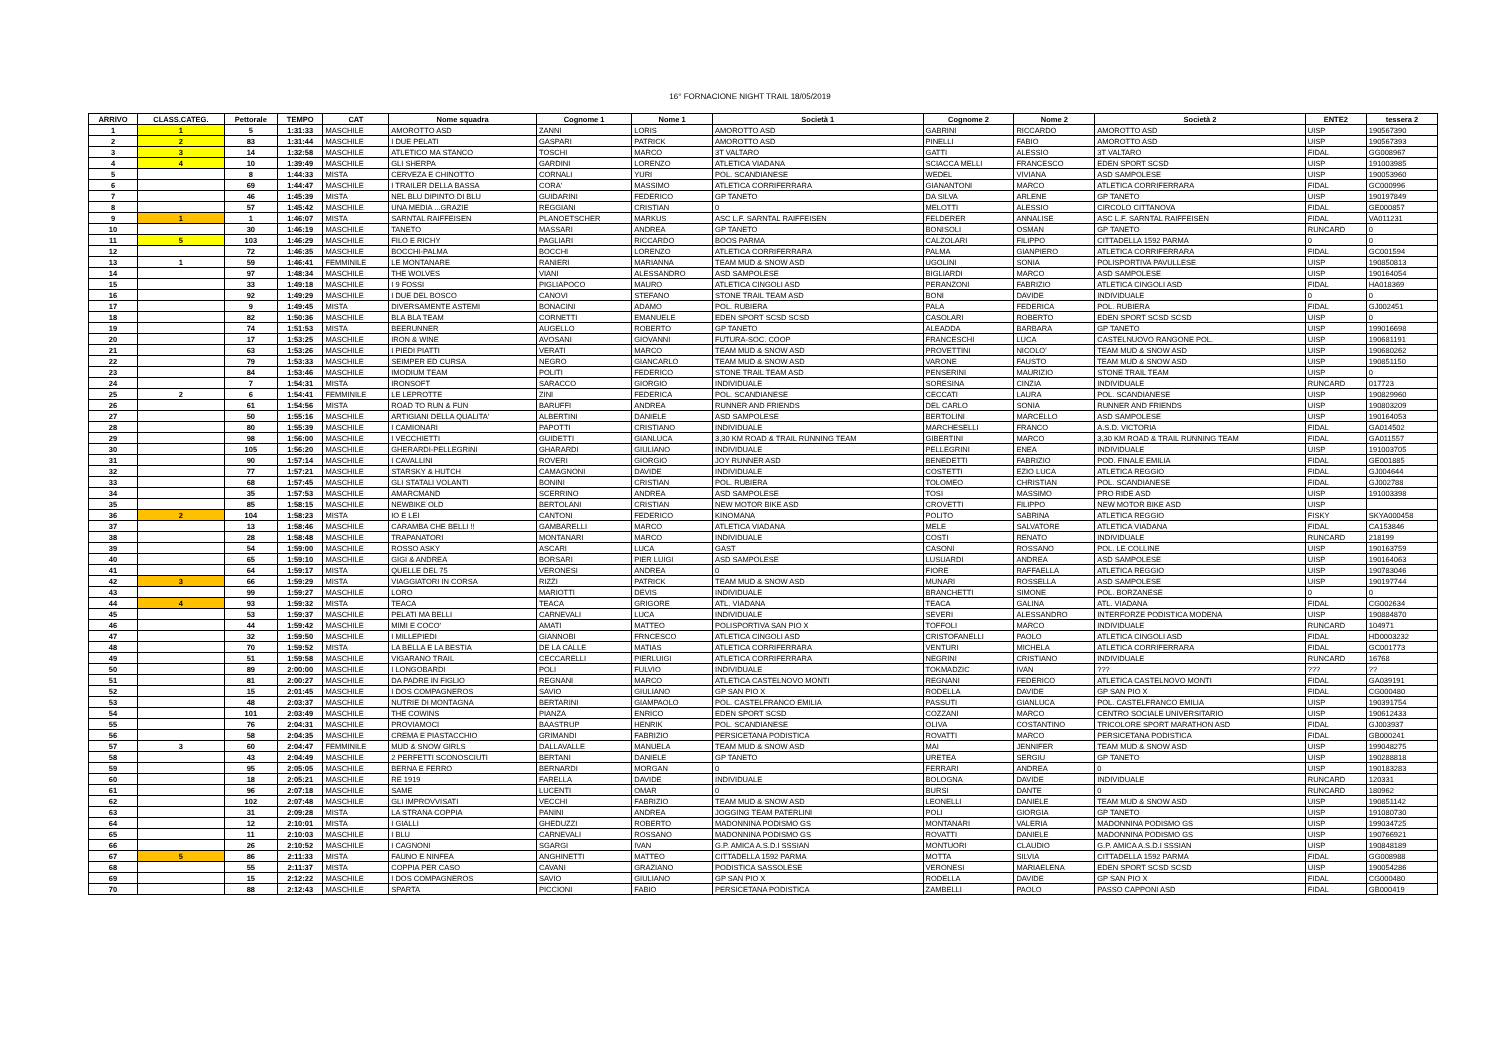16° FORNACIONE NIGHT TRAIL 18/05/2019
| ARRIVO | CLASS.CATEG. | Pettorale | TEMPO | CAT | Nome squadra | Cognome 1 | Nome 1 | Società 1 | Cognome 2 | Nome 2 | Società 2 | ENTE2 | tessera 2 |
| --- | --- | --- | --- | --- | --- | --- | --- | --- | --- | --- | --- | --- | --- |
| 1 | 1 | 5 | 1:31:33 | MASCHILE | AMOROTTO ASD | ZANNI | LORIS | AMOROTTO ASD | GABRINI | RICCARDO | AMOROTTO ASD | UISP | 190567390 |
| 2 | 2 | 83 | 1:31:44 | MASCHILE | I DUE PELATI | GASPARI | PATRICK | AMOROTTO ASD | PINELLI | FABIO | AMOROTTO ASD | UISP | 190567393 |
| 3 | 3 | 14 | 1:32:58 | MASCHILE | ATLETICO MA STANCO | TOSCHI | MARCO | 3T VALTARO | GATTI | ALESSIO | 3T VALTARO | FIDAL | GG008967 |
| 4 | 4 | 10 | 1:39:49 | MASCHILE | GLI SHERPA | GARDINI | LORENZO | ATLETICA VIADANA | SCIACCA MELLI | FRANCESCO | EDEN SPORT SCSD | UISP | 191003985 |
| 5 | | 8 | 1:44:33 | MISTA | CERVEZA E CHINOTTO | CORNALI | YURI | POL. SCANDIANESE | WEDEL | VIVIANA | ASD SAMPOLESE | UISP | 190053960 |
| 6 | | 69 | 1:44:47 | MASCHILE | I TRAILER DELLA BASSA | CORA' | MASSIMO | ATLETICA CORRIFERRARA | GIANANTONI | MARCO | ATLETICA CORRIFERRARA | FIDAL | GC000996 |
| 7 | | 46 | 1:45:39 | MISTA | NEL BLU DIPINTO DI BLU | GUIDARINI | FEDERICO | GP TANETO | DA SILVA | ARLENE | GP TANETO | UISP | 190197849 |
| 8 | | 57 | 1:45:42 | MASCHILE | UNA MEDIA ...GRAZIE | REGGIANI | CRISTIAN | 0 | MELOTTI | ALESSIO | CIRCOLO CITTANOVA | FIDAL | GE000857 |
| 9 | 1 | 1 | 1:46:07 | MISTA | SARNTAL RAIFFEISEN | PLANOETSCHER | MARKUS | ASC L.F. SARNTAL RAIFFEISEN | FELDERER | ANNALISE | ASC L.F. SARNTAL RAIFFEISEN | FIDAL | VA011231 |
| 10 | | 30 | 1:46:19 | MASCHILE | TANETO | MASSARI | ANDREA | GP TANETO | BONISOLI | OSMAN | GP TANETO | RUNCARD | 0 |
| 11 | 5 | 103 | 1:46:29 | MASCHILE | FILO E RICHY | PAGLIARI | RICCARDO | BOOS PARMA | CALZOLARI | FILIPPO | CITTADELLA 1592 PARMA | 0 | 0 |
| 12 | | 72 | 1:46:35 | MASCHILE | BOCCHI-PALMA | BOCCHI | LORENZO | ATLETICA CORRIFERRARA | PALMA | GIANPIERO | ATLETICA CORRIFERRARA | FIDAL | GC001594 |
| 13 | 1 | 59 | 1:46:41 | FEMMINILE | LE MONTANARE | RANIERI | MARIANNA | TEAM MUD & SNOW ASD | UGOLINI | SONIA | POLISPORTIVA PAVULLESE | UISP | 190850813 |
| 14 | | 97 | 1:48:34 | MASCHILE | THE WOLVES | VIANI | ALESSANDRO | ASD SAMPOLESE | BIGLIARDI | MARCO | ASD SAMPOLESE | UISP | 190164054 |
| 15 | | 33 | 1:49:18 | MASCHILE | I 9 FOSSI | PIGLIAPOCO | MAURO | ATLETICA CINGOLI ASD | PERANZONI | FABRIZIO | ATLETICA CINGOLI ASD | FIDAL | HA018369 |
| 16 | | 92 | 1:49:29 | MASCHILE | I DUE DEL BOSCO | CANOVI | STEFANO | STONE TRAIL TEAM ASD | BONI | DAVIDE | INDIVIDUALE | 0 | 0 |
| 17 | | 9 | 1:49:45 | MISTA | DIVERSAMENTE ASTEMI | BONACINI | ADAMO | POL. RUBIERA | PALA | FEDERICA | POL. RUBIERA | FIDAL | GJ002451 |
| 18 | | 82 | 1:50:36 | MASCHILE | BLA BLA TEAM | CORNETTI | EMANUELE | EDEN SPORT SCSD SCSD | CASOLARI | ROBERTO | EDEN SPORT SCSD SCSD | UISP | 0 |
| 19 | | 74 | 1:51:53 | MISTA | BEERUNNER | AUGELLO | ROBERTO | GP TANETO | ALEADDA | BARBARA | GP TANETO | UISP | 199016698 |
| 20 | | 17 | 1:53:25 | MASCHILE | IRON & WINE | AVOSANI | GIOVANNI | FUTURA-SOC. COOP | FRANCESCHI | LUCA | CASTELNUOVO RANGONE POL. | UISP | 190681191 |
| 21 | | 63 | 1:53:26 | MASCHILE | I PIEDI PIATTI | VERATI | MARCO | TEAM MUD & SNOW ASD | PROVETTINI | NICOLO' | TEAM MUD & SNOW ASD | UISP | 190680262 |
| 22 | | 79 | 1:53:33 | MASCHILE | SEIMPER ED CURSA | NEGRO | GIANCARLO | TEAM MUD & SNOW ASD | VARONE | FAUSTO | TEAM MUD & SNOW ASD | UISP | 190851150 |
| 23 | | 84 | 1:53:46 | MASCHILE | IMODIUM TEAM | POLITI | FEDERICO | STONE TRAIL TEAM ASD | PENSERINI | MAURIZIO | STONE TRAIL TEAM | UISP | 0 |
| 24 | | 7 | 1:54:31 | MISTA | IRONSOFT | SARACCO | GIORGIO | INDIVIDUALE | SORESINA | CINZIA | INDIVIDUALE | RUNCARD | 017723 |
| 25 | 2 | 6 | 1:54:41 | FEMMINILE | LE LEPROTTE | ZINI | FEDERICA | POL. SCANDIANESE | CECCATI | LAURA | POL. SCANDIANESE | UISP | 190829960 |
| 26 | | 61 | 1:54:56 | MISTA | ROAD TO RUN & FUN | BARUFFI | ANDREA | RUNNER AND FRIENDS | DEL CARLO | SONIA | RUNNER AND FRIENDS | UISP | 190803209 |
| 27 | | 50 | 1:55:16 | MASCHILE | ARTIGIANI DELLA QUALITA' | ALBERTINI | DANIELE | ASD SAMPOLESE | BERTOLINI | MARCELLO | ASD SAMPOLESE | UISP | 190164053 |
| 28 | | 80 | 1:55:39 | MASCHILE | I CAMIONARI | PAPOTTI | CRISTIANO | INDIVIDUALE | MARCHESELLI | FRANCO | A.S.D. VICTORIA | FIDAL | GA014502 |
| 29 | | 98 | 1:56:00 | MASCHILE | I VECCHIETTI | GUIDETTI | GIANLUCA | 3,30 KM ROAD & TRAIL RUNNING TEAM | GIBERTINI | MARCO | 3,30 KM ROAD & TRAIL RUNNING TEAM | FIDAL | GA011557 |
| 30 | | 105 | 1:56:20 | MASCHILE | GHERARDI-PELLEGRINI | GHARARDI | GIULIANO | INDIVIDUALE | PELLEGRINI | ENEA | INDIVIDUALE | UISP | 191003705 |
| 31 | | 90 | 1:57:14 | MASCHILE | I CAVALLINI | ROVERI | GIORGIO | JOY RUNNER ASD | BENEDETTI | FABRIZIO | POD. FINALE EMILIA | FIDAL | GE001885 |
| 32 | | 77 | 1:57:21 | MASCHILE | STARSKY & HUTCH | CAMAGNONI | DAVIDE | INDIVIDUALE | COSTETTI | EZIO LUCA | ATLETICA REGGIO | FIDAL | GJ004644 |
| 33 | | 68 | 1:57:45 | MASCHILE | GLI STATALI VOLANTI | BONINI | CRISTIAN | POL. RUBIERA | TOLOMEO | CHRISTIAN | POL. SCANDIANESE | FIDAL | GJ002788 |
| 34 | | 35 | 1:57:53 | MASCHILE | AMARCMAND | SCERRINO | ANDREA | ASD SAMPOLESE | TOSI | MASSIMO | PRO RIDE ASD | UISP | 191003398 |
| 35 | | 85 | 1:58:15 | MASCHILE | NEWBIKE OLD | BERTOLANI | CRISTIAN | NEW MOTOR BIKE ASD | CROVETTI | FILIPPO | NEW MOTOR BIKE ASD | UISP | |
| 36 | 2 | 104 | 1:58:23 | MISTA | IO E LEI | CANTONI | FEDERICO | KINOMANA | POLITO | SABRINA | ATLETICA REGGIO | FISKY | SKYA000458 |
| 37 | | 13 | 1:58:46 | MASCHILE | CARAMBA CHE BELLI !! | GAMBARELLI | MARCO | ATLETICA VIADANA | MELE | SALVATORE | ATLETICA VIADANA | FIDAL | CA153846 |
| 38 | | 28 | 1:58:48 | MASCHILE | TRAPANATORI | MONTANARI | MARCO | INDIVIDUALE | COSTI | RENATO | INDIVIDUALE | RUNCARD | 218199 |
| 39 | | 54 | 1:59:00 | MASCHILE | ROSSO ASKY | ASCARI | LUCA | GAST | CASONI | ROSSANO | POL. LE COLLINE | UISP | 190163759 |
| 40 | | 65 | 1:59:10 | MASCHILE | GIGI & ANDREA | BORSARI | PIER LUIGI | ASD SAMPOLESE | LUSUARDI | ANDREA | ASD SAMPOLESE | UISP | 190164063 |
| 41 | | 64 | 1:59:17 | MISTA | QUELLE DEL 75 | VERONESI | ANDREA | 0 | FIORE | RAFFAELLA | ATLETICA REGGIO | UISP | 190783046 |
| 42 | 3 | 66 | 1:59:29 | MISTA | VIAGGIATORI IN CORSA | RIZZI | PATRICK | TEAM MUD & SNOW ASD | MUNARI | ROSSELLA | ASD SAMPOLESE | UISP | 190197744 |
| 43 | | 99 | 1:59:27 | MASCHILE | LORO | MARIOTTI | DEVIS | INDIVIDUALE | BRANCHETTI | SIMONE | POL. BORZANESE | 0 | 0 |
| 44 | 4 | 93 | 1:59:32 | MISTA | TEACA | TEACA | GRIGORE | ATL. VIADANA | TEACA | GALINA | ATL. VIADANA | FIDAL | CG002634 |
| 45 | | 53 | 1:59:37 | MASCHILE | PELATI MA BELLI | CARNEVALI | LUCA | INDIVIDUALE | SEVERI | ALESSANDRO | INTERFORZE PODISTICA MODENA | UISP | 190884870 |
| 46 | | 44 | 1:59:42 | MASCHILE | MIMI E COCO' | AMATI | MATTEO | POLISPORTIVA SAN PIO X | TOFFOLI | MARCO | INDIVIDUALE | RUNCARD | 104971 |
| 47 | | 32 | 1:59:50 | MASCHILE | I MILLEPIEDI | GIANNOBI | FRNCESCO | ATLETICA CINGOLI ASD | CRISTOFANELLI | PAOLO | ATLETICA CINGOLI ASD | FIDAL | HD0003232 |
| 48 | | 70 | 1:59:52 | MISTA | LA BELLA E LA BESTIA | DE LA CALLE | MATIAS | ATLETICA CORRIFERRARA | VENTURI | MICHELA | ATLETICA CORRIFERRARA | FIDAL | GC001773 |
| 49 | | 51 | 1:59:58 | MASCHILE | VIGARANO TRAIL | CECCARELLI | PIERLUIGI | ATLETICA CORRIFERRARA | NEGRINI | CRISTIANO | INDIVIDUALE | RUNCARD | 16768 |
| 50 | | 89 | 2:00:00 | MASCHILE | I LONGOBARDI | POLI | FULVIO | INDIVIDUALE | TOKMADZIC | IVAN | ??? | ??? | ?? |
| 51 | | 81 | 2:00:27 | MASCHILE | DA PADRE IN FIGLIO | REGNANI | MARCO | ATLETICA CASTELNOVO MONTI | REGNANI | FEDERICO | ATLETICA CASTELNOVO MONTI | FIDAL | GA039191 |
| 52 | | 15 | 2:01:45 | MASCHILE | I DOS COMPAGNEROS | SAVIO | GIULIANO | GP SAN PIO X | RODELLA | DAVIDE | GP SAN PIO X | FIDAL | CG000480 |
| 53 | | 48 | 2:03:37 | MASCHILE | NUTRIE DI MONTAGNA | BERTARINI | GIAMPAOLO | POL. CASTELFRANCO EMILIA | PASSUTI | GIANLUCA | POL. CASTELFRANCO EMILIA | UISP | 190391754 |
| 54 | | 101 | 2:03:49 | MASCHILE | THE COWINS | PIANZA | ENRICO | EDEN SPORT SCSD | COZZANI | MARCO | CENTRO SOCIALE UNIVERSITARIO | UISP | 190612433 |
| 55 | | 76 | 2:04:31 | MASCHILE | PROVIAMOCI | BAASTRUP | HENRIK | POL. SCANDIANESE | OLIVA | COSTANTINO | TRICOLORE SPORT MARATHON ASD | FIDAL | GJ003937 |
| 56 | | 58 | 2:04:35 | MASCHILE | CREMA E PIASTACCHIO | GRIMANDI | FABRIZIO | PERSICETANA PODISTICA | ROVATTI | MARCO | PERSICETANA PODISTICA | FIDAL | GB000241 |
| 57 | 3 | 60 | 2:04:47 | FEMMINILE | MUD & SNOW GIRLS | DALLAVALLE | MANUELA | TEAM MUD & SNOW ASD | MAI | JENNIFER | TEAM MUD & SNOW ASD | UISP | 199048275 |
| 58 | | 43 | 2:04:49 | MASCHILE | 2 PERFETTI SCONOSCIUTI | BERTANI | DANIELE | GP TANETO | URETEA | SERGIU | GP TANETO | UISP | 190288818 |
| 59 | | 95 | 2:05:05 | MASCHILE | BERNA E FERRO | BERNARDI | MORGAN | 0 | FERRARI | ANDREA | 0 | UISP | 190183283 |
| 60 | | 18 | 2:05:21 | MASCHILE | RE 1919 | FARELLA | DAVIDE | INDIVIDUALE | BOLOGNA | DAVIDE | INDIVIDUALE | RUNCARD | 120331 |
| 61 | | 96 | 2:07:18 | MASCHILE | SAME | LUCENTI | OMAR | 0 | BURSI | DANTE | 0 | RUNCARD | 180962 |
| 62 | | 102 | 2:07:48 | MASCHILE | GLI IMPROVVISATI | VECCHI | FABRIZIO | TEAM MUD & SNOW ASD | LEONELLI | DANIELE | TEAM MUD & SNOW ASD | UISP | 190851142 |
| 63 | | 31 | 2:09:28 | MISTA | LA STRANA COPPIA | PANINI | ANDREA | JOGGING TEAM PATERLINI | POLI | GIORGIA | GP TANETO | UISP | 191080730 |
| 64 | | 12 | 2:10:01 | MISTA | I GIALLI | GHEDUZZI | ROBERTO | MADONNINA PODISMO GS | MONTANARI | VALERIA | MADONNINA PODISMO GS | UISP | 199034725 |
| 65 | | 11 | 2:10:03 | MASCHILE | I BLU | CARNEVALI | ROSSANO | MADONNINA PODISMO GS | ROVATTI | DANIELE | MADONNINA PODISMO GS | UISP | 190766921 |
| 66 | | 26 | 2:10:52 | MASCHILE | I CAGNONI | SGARGI | IVAN | G.P. AMICA A.S.D.I SSSIAN | MONTUORI | CLAUDIO | G.P. AMICA A.S.D.I SSSIAN | UISP | 190848189 |
| 67 | 5 | 86 | 2:11:33 | MISTA | FAUNO E NINFEA | ANGHINETTI | MATTEO | CITTADELLA 1592 PARMA | MOTTA | SILVIA | CITTADELLA 1592 PARMA | FIDAL | GG008988 |
| 68 | | 55 | 2:11:37 | MISTA | COPPIA PER CASO | CAVANI | GRAZIANO | PODISTICA SASSOLESE | VERONESI | MARIAELENA | EDEN SPORT SCSD SCSD | UISP | 190054286 |
| 69 | | 15 | 2:12:22 | MASCHILE | I DOS COMPAGNEROS | SAVIO | GIULIANO | GP SAN PIO X | RODELLA | DAVIDE | GP SAN PIO X | FIDAL | CG000480 |
| 70 | | 88 | 2:12:43 | MASCHILE | SPARTA | PICCIONI | FABIO | PERSICETANA PODISTICA | ZAMBELLI | PAOLO | PASSO CAPPONI ASD | FIDAL | GB000419 |